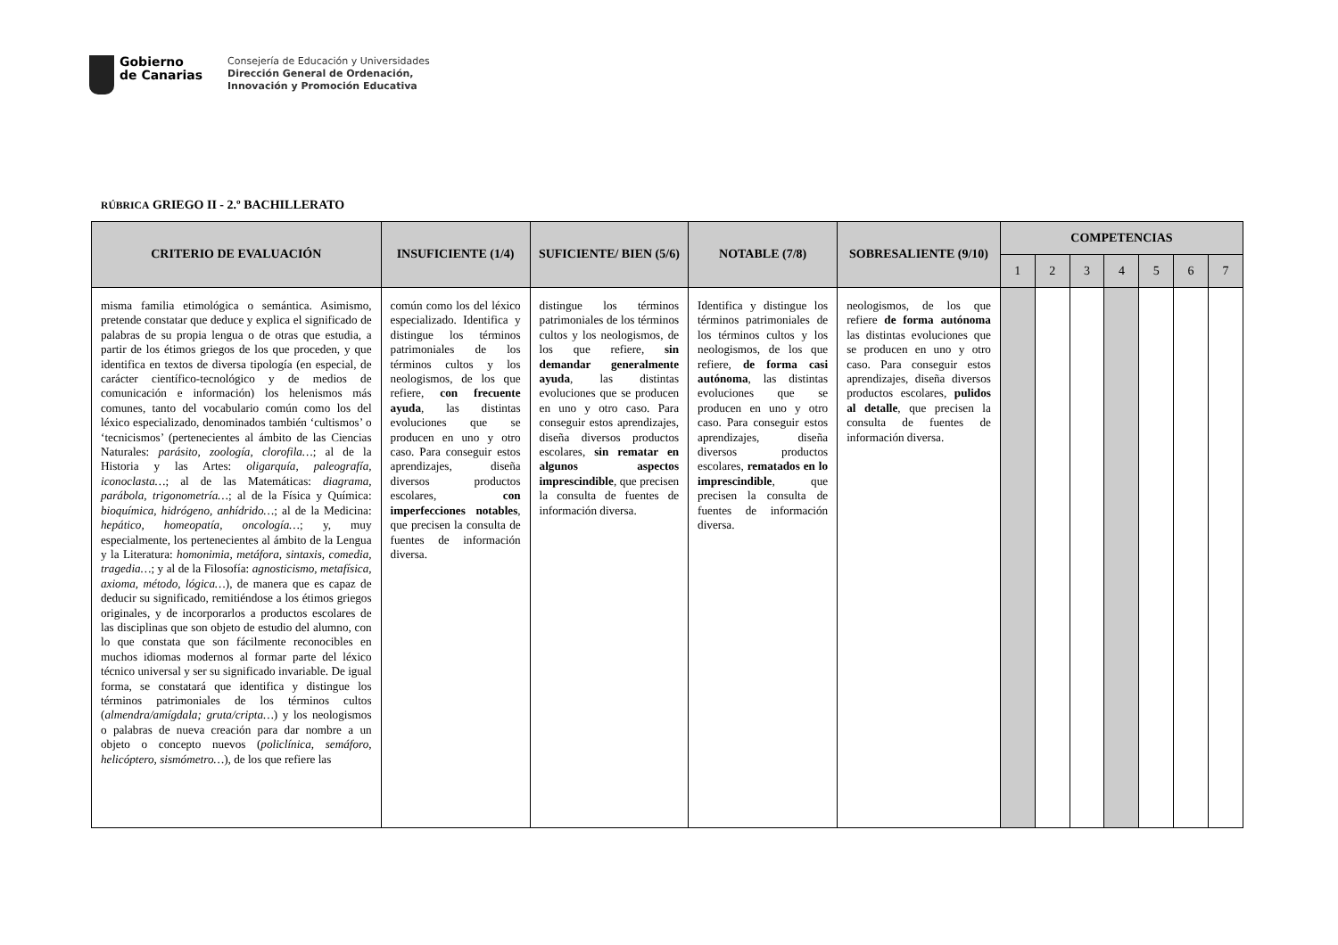Gobierno
de Canarias
Consejería de Educación y Universidades
Dirección General de Ordenación,
Innovación y Promoción Educativa
RÚBRICA GRIEGO II - 2.º BACHILLERATO
| CRITERIO DE EVALUACIÓN | INSUFICIENTE (1/4) | SUFICIENTE/ BIEN (5/6) | NOTABLE (7/8) | SOBRESALIENTE (9/10) | COMPETENCIAS | | | | | | |
| --- | --- | --- | --- | --- | --- | --- | --- | --- | --- | --- | --- |
| | | | | | 1 | 2 | 3 | 4 | 5 | 6 | 7 |
| misma familia etimológica o semántica. Asimismo, pretende constatar que deduce y explica el significado de palabras de su propia lengua o de otras que estudia, a partir de los étimos griegos de los que proceden, y que identifica en textos de diversa tipología (en especial, de carácter científico-tecnológico y de medios de comunicación e información) los helenismos más comunes, tanto del vocabulario común como los del léxico especializado, denominados también ‘cultismos’ o ‘tecnicismos’ (pertenecientes al ámbito de las Ciencias Naturales: parásito, zoología, clorofila… ; al de la Historia y las Artes: oligarquía, paleografía, iconoclasta… ; al de las Matemáticas: diagrama, parábola, trigonometría… ; al de la Física y Química: bioquímica, hidrógeno, anhídrido… ; al de la Medicina: hepático, homeopatía, oncología… ; y, muy especialmente, los pertenecientes al ámbito de la Lengua y la Literatura: homonimia, metáfora, sintaxis, comedia, tragedia… ; y al de la Filosofía: agnosticismo, metafísica, axioma, método, lógica… ), de manera que es capaz de deducir su significado, remitiéndose a los étimos griegos originales, y de incorporarlos a productos escolares de las disciplinas que son objeto de estudio del alumno, con lo que constata que son fácilmente reconocibles en muchos idiomas modernos al formar parte del léxico técnico universal y ser su significado invariable. De igual forma, se constatará que identifica y distingue los términos patrimoniales de los términos cultos ( almendra/amígdala; gruta/cripta… ) y los neologismos o palabras de nueva creación para dar nombre a un objeto o concepto nuevos ( policlínica, semáforo, helicóptero, sismómetro… ), de los que refiere las | común como los del léxico especializado. Identifica y distingue los términos patrimoniales de los términos cultos y los neologismos, de los que refiere, con frecuente ayuda , las distintas evoluciones que se producen en uno y otro caso. Para conseguir estos aprendizajes, diseña diversos productos escolares, con imperfecciones notables , que precisen la consulta de fuentes de información diversa. | distingue los términos patrimoniales de los términos cultos y los neologismos, de los que refiere, sin demandar generalmente ayuda , las distintas evoluciones que se producen en uno y otro caso. Para conseguir estos aprendizajes, diseña diversos productos escolares, sin rematar en algunos aspectos imprescindible , que precisen la consulta de fuentes de información diversa. | Identifica y distingue los términos patrimoniales de los términos cultos y los neologismos, de los que refiere, de forma casi autónoma , las distintas evoluciones que se producen en uno y otro caso. Para conseguir estos aprendizajes, diseña diversos productos escolares, rematados en lo imprescindible , que precisen la consulta de fuentes de información diversa. | neologismos, de los que refiere de forma autónoma las distintas evoluciones que se producen en uno y otro caso. Para conseguir estos aprendizajes, diseña diversos productos escolares, pulidos al detalle , que precisen la consulta de fuentes de información diversa. | | | | | | | |